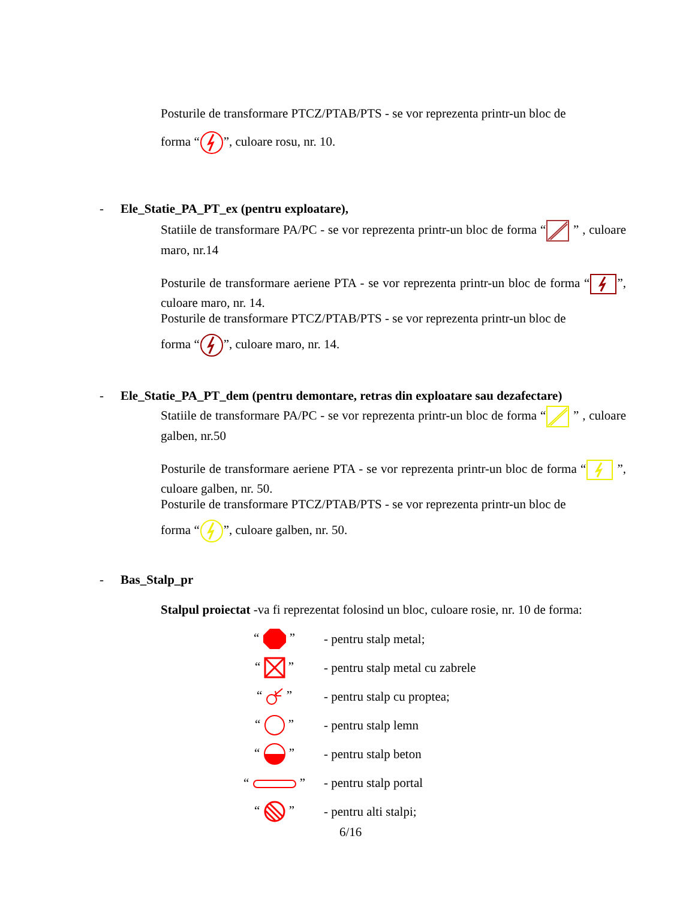Posturile de transformare PTCZ/PTAB/PTS - se vor reprezenta printr-un bloc de
forma “”, culoare rosu, nr. 10.
- Ele_Statie_PA_PT_ex (pentru exploatare),
Statiile de transformare PA/PC - se vor reprezenta printr-un bloc de forma “ ” , culoare maro, nr.14
Posturile de transformare aeriene PTA - se vor reprezenta printr-un bloc de forma “”, culoare maro, nr. 14.
Posturile de transformare PTCZ/PTAB/PTS - se vor reprezenta printr-un bloc de
forma “”, culoare maro, nr. 14.
- Ele_Statie_PA_PT_dem (pentru demontare, retras din exploatare sau dezafectare)
Statiile de transformare PA/PC - se vor reprezenta printr-un bloc de forma “ ” , culoare galben, nr.50
Posturile de transformare aeriene PTA - se vor reprezenta printr-un bloc de forma “ ”, culoare galben, nr. 50.
Posturile de transformare PTCZ/PTAB/PTS - se vor reprezenta printr-un bloc de
forma “”, culoare galben, nr. 50.
- Bas_Stalp_pr
Stalpul proiectat -va fi reprezentat folosind un bloc, culoare rosie, nr. 10 de forma:
“ ” - pentru stalp metal;
“ ” - pentru stalp metal cu zabrele
“ ” - pentru stalp cu proptea;
“ ” - pentru stalp lemn
“ ” - pentru stalp beton
“ ” - pentru stalp portal
“ ” - pentru alti stalpi;
6/16